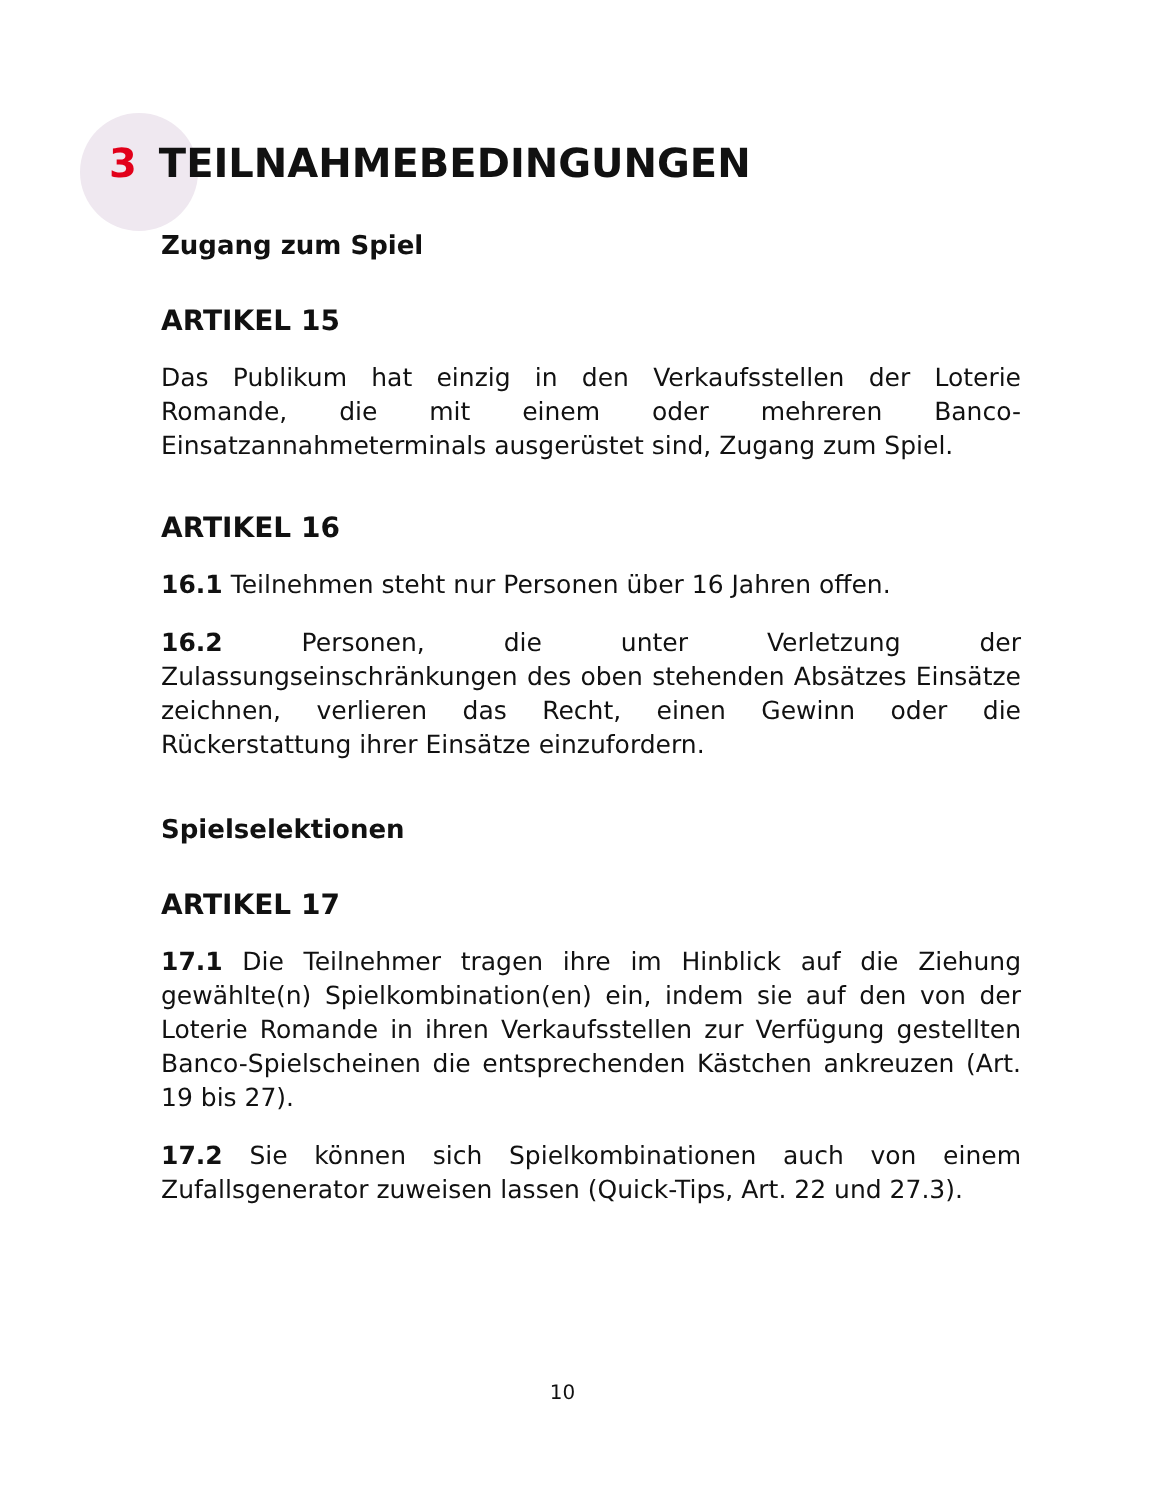3 TEILNAHMEBEDINGUNGEN
Zugang zum Spiel
ARTIKEL 15
Das Publikum hat einzig in den Verkaufsstellen der Loterie Romande, die mit einem oder mehreren Banco-Einsatzannahmeterminals ausgerüstet sind, Zugang zum Spiel.
ARTIKEL 16
16.1 Teilnehmen steht nur Personen über 16 Jahren offen.
16.2 Personen, die unter Verletzung der Zulassungseinschränkungen des oben stehenden Absätzes Einsätze zeichnen, verlieren das Recht, einen Gewinn oder die Rückerstattung ihrer Einsätze einzufordern.
Spielselektionen
ARTIKEL 17
17.1 Die Teilnehmer tragen ihre im Hinblick auf die Ziehung gewählte(n) Spielkombination(en) ein, indem sie auf den von der Loterie Romande in ihren Verkaufsstellen zur Verfügung gestellten Banco-Spielscheinen die entsprechenden Kästchen ankreuzen (Art. 19 bis 27).
17.2 Sie können sich Spielkombinationen auch von einem Zufallsgenerator zuweisen lassen (Quick-Tips, Art. 22 und 27.3).
10